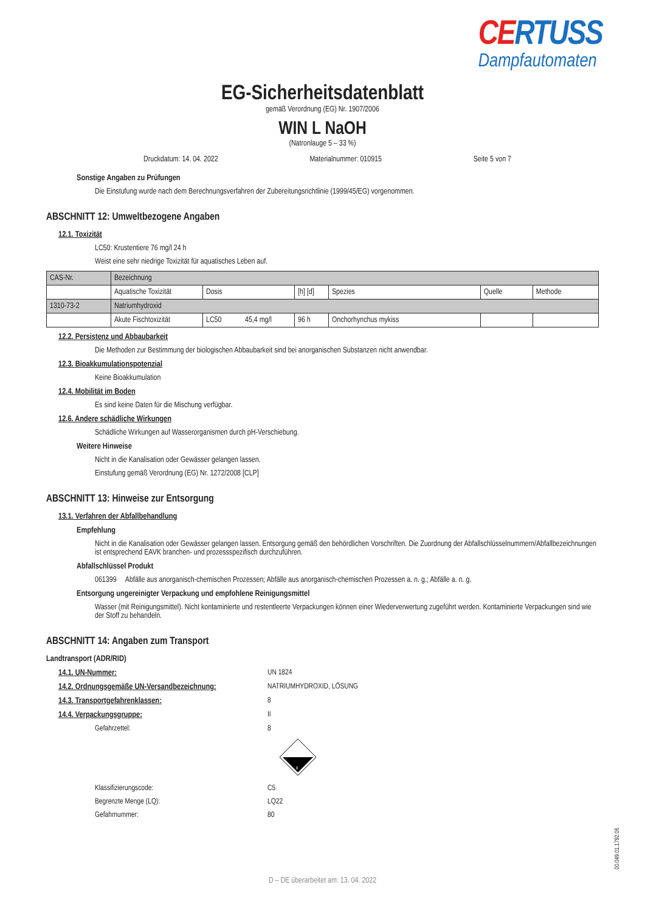CERTUSS
Dampfautomaten
EG-Sicherheitsdatenblatt
gemäß Verordnung (EG) Nr. 1907/2006
WIN L NaOH
(Natronlauge 5 – 33 %)
Druckdatum: 14. 04. 2022 Materialnummer: 010915 Seite 5 von 7
Sonstige Angaben zu Prüfungen
Die Einstufung wurde nach dem Berechnungsverfahren der Zubereitungsrichtlinie (1999/45/EG) vorgenommen.
ABSCHNITT 12: Umweltbezogene Angaben
12.1. Toxizität
LC50: Krustentiere 76 mg/l 24 h
Weist eine sehr niedrige Toxizität für aquatisches Leben auf.
| CAS-Nr. | Bezeichnung | | | | | |
| | Aquatische Toxizität | Dosis | [h] [d] | Spezies | Quelle | Methode |
| 1310-73-2 | Natriumhydroxid | | | | | |
| | Akute Fischtoxizität | LC50 45,4 mg/l | 96 h | Onchorhynchus mykiss | | |
12.2. Persistenz und Abbaubarkeit
Die Methoden zur Bestimmung der biologischen Abbaubarkeit sind bei anorganischen Substanzen nicht anwendbar.
12.3. Bioakkumulationspotenzial
Keine Bioakkumulation
12.4. Mobilität im Boden
Es sind keine Daten für die Mischung verfügbar.
12.6. Andere schädliche Wirkungen
Schädliche Wirkungen auf Wasserorganismen durch pH-Verschiebung.
Weitere Hinweise
Nicht in die Kanalisation oder Gewässer gelangen lassen.
Einstufung gemäß Verordnung (EG) Nr. 1272/2008 [CLP]
ABSCHNITT 13: Hinweise zur Entsorgung
13.1. Verfahren der Abfallbehandlung
Empfehlung
Nicht in die Kanalisation oder Gewässer gelangen lassen. Entsorgung gemäß den behördlichen Vorschriften. Die Zuordnung der Abfallschlüsselnummern/Abfallbezeichnungen ist entsprechend EAVK branchen- und prozessspezifisch durchzuführen.
Abfallschlüssel Produkt
061399 Abfälle aus anorganisch-chemischen Prozessen; Abfälle aus anorganisch-chemischen Prozessen a. n. g.; Abfälle a. n. g.
Entsorgung ungereinigter Verpackung und empfohlene Reinigungsmittel
Wasser (mit Reinigungsmittel). Nicht kontaminierte und restentleerte Verpackungen können einer Wiederverwertung zugeführt werden. Kontaminierte Verpackungen sind wie der Stoff zu behandeln.
ABSCHNITT 14: Angaben zum Transport
Landtransport (ADR/RID)
14.1. UN-Nummer: UN 1824
14.2. Ordnungsgemäße UN-Versandbezeichnung:
NATRIUMHYDROXID, LÖSUNG
14.3. Transportgefahrenklassen: 8
14.4. Verpackungsgruppe: II
Gefahrzettel: 8
8
Klassifizierungscode: C5
Begrenzte Menge (LQ): LQ22
Gefahrnummer: 80
D – DE überarbeitet am: 13. 04. 2022
00.049.01.1792.06